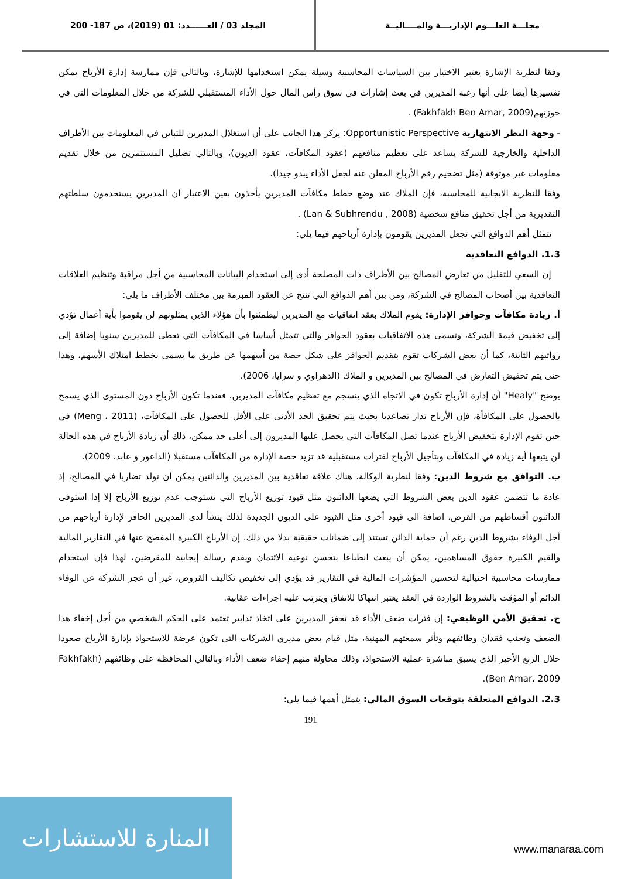مجلـــة العلـــوم الإداريـــة والمــــاليــة
المجلد 03 / العــــــدد: 01 (2019)، ص 187- 200
وفقا لنظرية الإشارة يعتبر الاختيار بين السياسات المحاسبية وسيلة يمكن استخدامها للإشارة، وبالتالي فإن ممارسة إدارة الأرباح يمكن تفسيرها أيضا على أنها رغبة المديرين في بعث إشارات في سوق رأس المال حول الأداء المستقبلي للشركة من خلال المعلومات التي في حوزتهم(Fakhfakh Ben Amar, 2009) .
- وجهة النظر الانتهازية Opportunistic Perspective: يركز هذا الجانب على أن استغلال المديرين للتباين في المعلومات بين الأطراف الداخلية والخارجية للشركة يساعد على تعظيم منافعهم (عقود المكافآت، عقود الديون)، وبالتالي تضليل المستثمرين من خلال تقديم معلومات غير موثوقة (مثل تضخيم رقم الأرباح المعلن عنه لجعل الأداء يبدو جيدا).
وفقا للنظرية الايجابية للمحاسبة، فإن الملاك عند وضع خطط مكافآت المديرين يأخذون بعين الاعتبار أن المديرين يستخدمون سلطتهم التقديرية من أجل تحقيق منافع شخصية (Lan & Subhrendu , 2008) .
تتمثل أهم الدوافع التي تجعل المديرين يقومون بإدارة أرباحهم فيما يلي:
1.3. الدوافع التعاقدية
إن السعي للتقليل من تعارض المصالح بين الأطراف ذات المصلحة أدى إلى استخدام البيانات المحاسبية من أجل مراقبة وتنظيم العلاقات التعاقدية بين أصحاب المصالح في الشركة، ومن بين أهم الدوافع التي تنتج عن العقود المبرمة بين مختلف الأطراف ما يلي:
أ. زيادة مكافآت وحوافز الإدارة: يقوم الملاك بعقد اتفاقيات مع المديرين ليطمئنوا بأن هؤلاء الذين يمثلونهم لن يقوموا بأية أعمال تؤدي إلى تخفيض قيمة الشركة، وتسمى هذه الاتفاقيات بعقود الحوافز والتي تتمثل أساسا في المكافآت التي تعطى للمديرين سنويا إضافة إلى رواتبهم الثابتة، كما أن بعض الشركات تقوم بتقديم الحوافز على شكل حصة من أسهمها عن طريق ما يسمى بخطط امتلاك الأسهم، وهذا حتى يتم تخفيض التعارض في المصالح بين المديرين و الملاك (الدهراوي و سرايا، 2006).
يوضح "Healy" أن إدارة الأرباح تكون في الاتجاه الذي ينسجم مع تعظيم مكافآت المديرين، فعندما تكون الأرباح دون المستوى الذي يسمح بالحصول على المكافأة، فإن الأرباح تدار تصاعديا بحيث يتم تحقيق الحد الأدنى على الأقل للحصول على المكافآت، (Meng ، 2011) في حين تقوم الإدارة بتخفيض الأرباح عندما تصل المكافآت التي يحصل عليها المديرون إلى أعلى حد ممكن، ذلك أن زيادة الأرباح في هذه الحالة لن يتبعها أية زيادة في المكافآت وبتأجيل الأرباح لفترات مستقبلية قد تزيد حصة الإدارة من المكافآت مستقبلا (الداعور و عابد، 2009).
ب. التوافق مع شروط الدين: وفقا لنظرية الوكالة، هناك علاقة تعاقدية بين المديرين والدائنين يمكن أن تولد تضاربا في المصالح، إذ عادة ما تتضمن عقود الدين بعض الشروط التي يضعها الدائنون مثل قيود توزيع الأرباح التي تستوجب عدم توزيع الأرباح إلا إذا استوفى الدائنون أقساطهم من القرض، اضافة الى قيود أخرى مثل القيود على الديون الجديدة لذلك ينشأ لدى المديرين الحافز لإدارة أرباحهم من أجل الوفاء بشروط الدين رغم أن حماية الدائن تستند إلى ضمانات حقيقية بدلا من ذلك. إن الأرباح الكبيرة المفصح عنها في التقارير المالية والقيم الكبيرة حقوق المساهمين، يمكن أن يبعث انطباعا بتحسن نوعية الائتمان ويقدم رسالة إيجابية للمقرضين، لهذا فإن استخدام ممارسات محاسبية احتيالية لتحسين المؤشرات المالية في التقارير قد يؤدي إلى تخفيض تكاليف القروض، غير أن عجز الشركة عن الوفاء الدائم أو المؤقت بالشروط الواردة في العقد يعتبر انتهاكا للاتفاق ويترتب عليه اجراءات عقابية.
ج. تحقيق الأمن الوظيفي: إن فترات ضعف الأداء قد تحفز المديرين على اتخاذ تدابير تعتمد على الحكم الشخصي من أجل إخفاء هذا الضعف وتجنب فقدان وظائفهم وتأثر سمعتهم المهنية، مثل قيام بعض مديري الشركات التي تكون عرضة للاستحواذ بإدارة الأرباح صعودا خلال الربع الأخير الذي يسبق مباشرة عملية الاستحواذ، وذلك محاولة منهم إخفاء ضعف الأداء وبالتالي المحافظة على وظائفهم (Fakhfakh Ben Amar، 2009).
2.3. الدوافع المتعلقة بتوقعات السوق المالي: يتمثل أهمها فيما يلي:
191
المنارة للاستشارات
www.manaraa.com